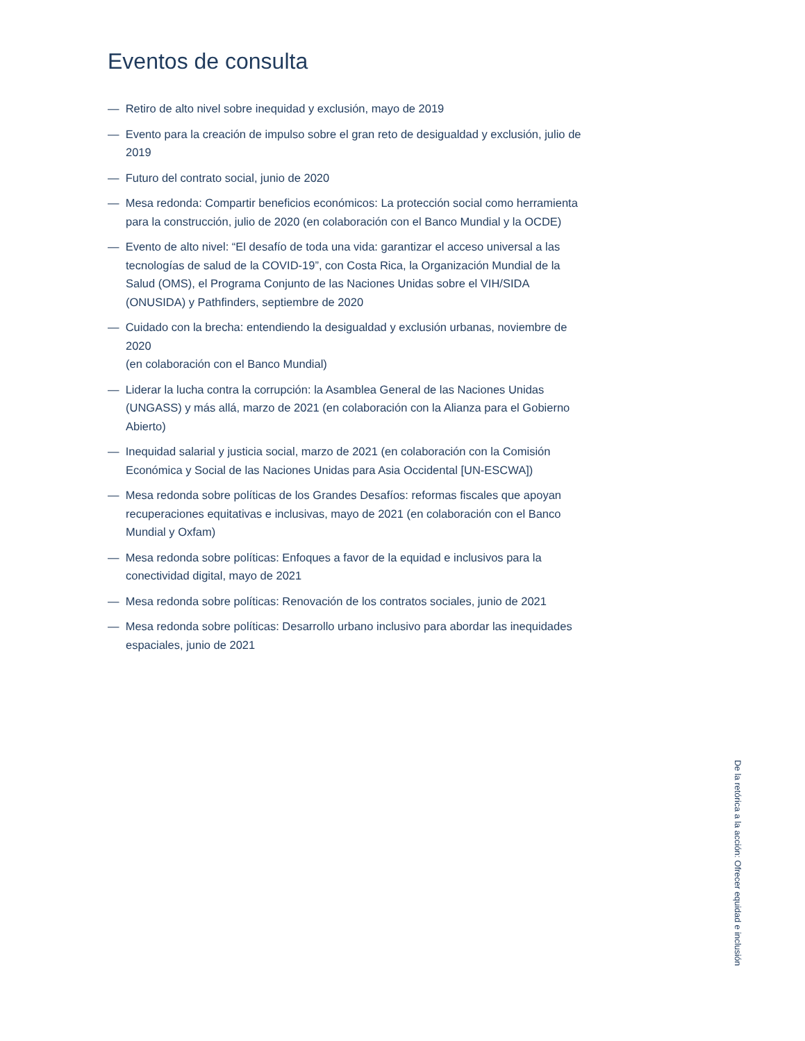Eventos de consulta
— Retiro de alto nivel sobre inequidad y exclusión, mayo de 2019
— Evento para la creación de impulso sobre el gran reto de desigualdad y exclusión, julio de 2019
— Futuro del contrato social, junio de 2020
— Mesa redonda: Compartir beneficios económicos: La protección social como herramienta para la construcción, julio de 2020 (en colaboración con el Banco Mundial y la OCDE)
— Evento de alto nivel: “El desafío de toda una vida: garantizar el acceso universal a las tecnologías de salud de la COVID-19”, con Costa Rica, la Organización Mundial de la Salud (OMS), el Programa Conjunto de las Naciones Unidas sobre el VIH/SIDA (ONUSIDA) y Pathfinders, septiembre de 2020
— Cuidado con la brecha: entendiendo la desigualdad y exclusión urbanas, noviembre de 2020
(en colaboración con el Banco Mundial)
— Liderar la lucha contra la corrupción: la Asamblea General de las Naciones Unidas (UNGASS) y más allá, marzo de 2021 (en colaboración con la Alianza para el Gobierno Abierto)
— Inequidad salarial y justicia social, marzo de 2021 (en colaboración con la Comisión Económica y Social de las Naciones Unidas para Asia Occidental [UN-ESCWA])
— Mesa redonda sobre políticas de los Grandes Desafíos: reformas fiscales que apoyan recuperaciones equitativas e inclusivas, mayo de 2021 (en colaboración con el Banco Mundial y Oxfam)
— Mesa redonda sobre políticas: Enfoques a favor de la equidad e inclusivos para la conectividad digital, mayo de 2021
— Mesa redonda sobre políticas: Renovación de los contratos sociales, junio de 2021
— Mesa redonda sobre políticas: Desarrollo urbano inclusivo para abordar las inequidades espaciales, junio de 2021
De la retórica a la acción: Ofrecer equidad e inclusión